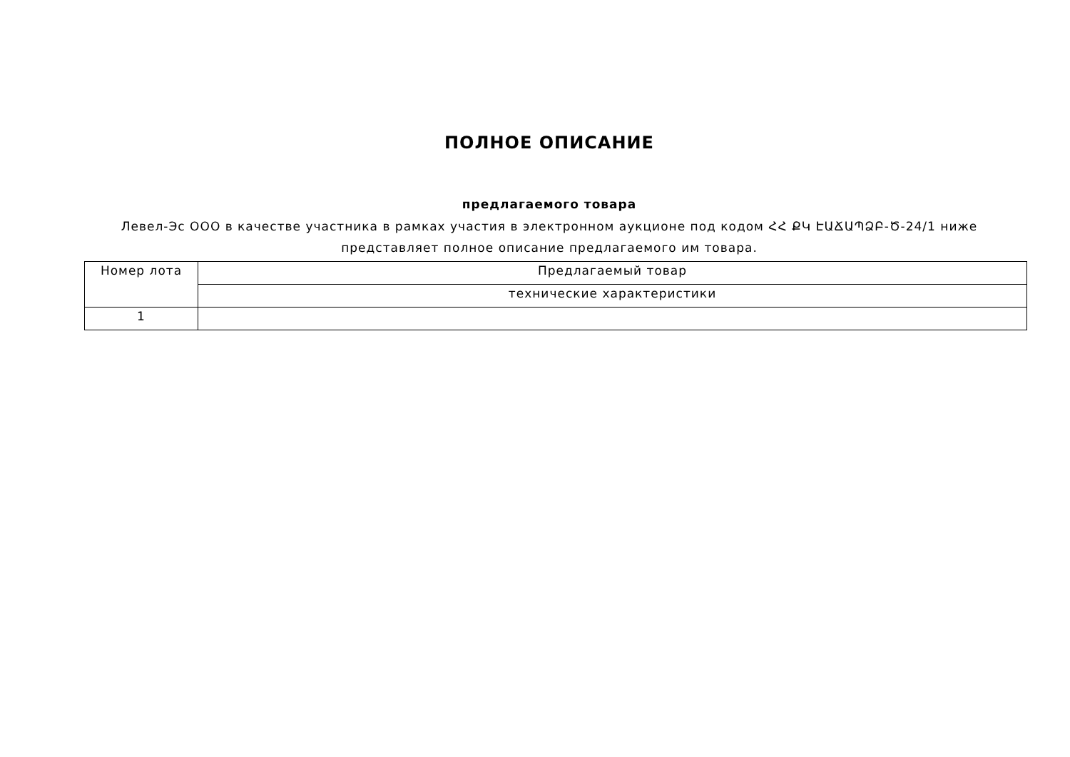ПОЛНОЕ ОПИСАНИЕ
предлагаемого товара
Левел-Эс ООО в качестве участника в рамках участия в электронном аукционе под кодом ՀՀ ՔԿ ԷԱՃԱՊՁԲ-Ծ-24/1 ниже представляет полное описание предлагаемого им товара.
| Номер лота | Предлагаемый товар |
| | технические характеристики |
| 1 | |